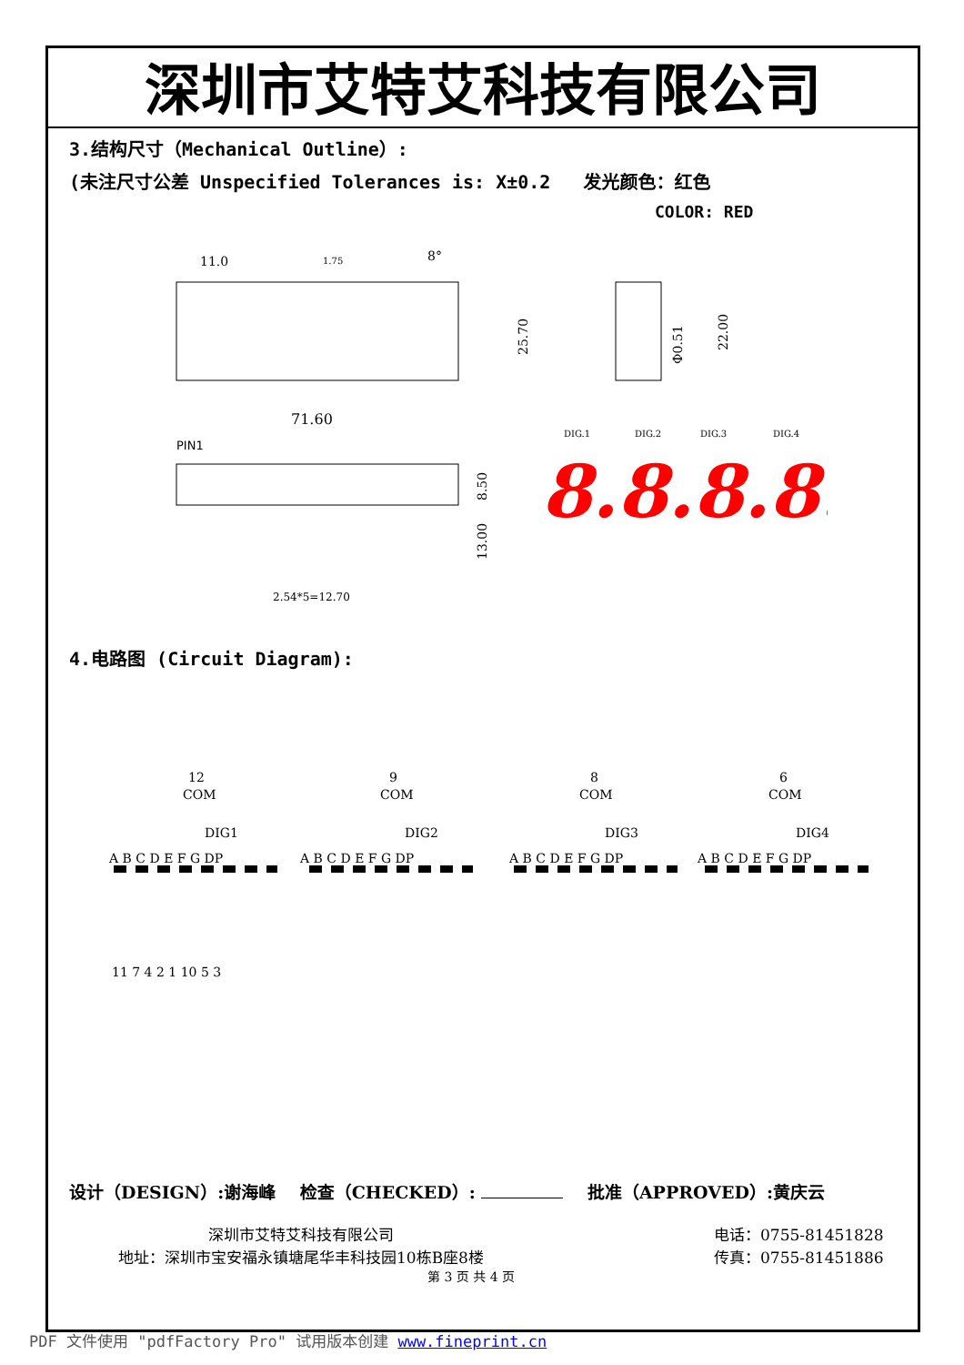深圳市艾特艾科技有限公司
3.结构尺寸（Mechanical Outline）:
(未注尺寸公差 Unspecified Tolerances is: X±0.2 发光颜色：红色
COLOR: RED
11.0
1.75
8°
71.60
PIN1
25.70
Φ0.51
22.00
8.50
13.00
2.54*5=12.70
DIG.1
DIG.2
DIG.3
DIG.4
8.8.8.8.
4.电路图 (Circuit Diagram):
12
COM
DIG1
9
COM
DIG2
8
COM
DIG3
6
COM
DIG4
A B C D E F G DP
A B C D E F G DP
A B C D E F G DP
A B C D E F G DP
11 7 4 2 1 10 5 3
设计（DESIGN）:谢海峰 检查（CHECKED）: 批准（APPROVED）:黄庆云
深圳市艾特艾科技有限公司
地址：深圳市宝安福永镇塘尾华丰科技园10栋B座8楼
电话：0755-81451828
传真：0755-81451886
第 3 页 共 4 页
PDF 文件使用 "pdfFactory Pro" 试用版本创建 www.fineprint.cn